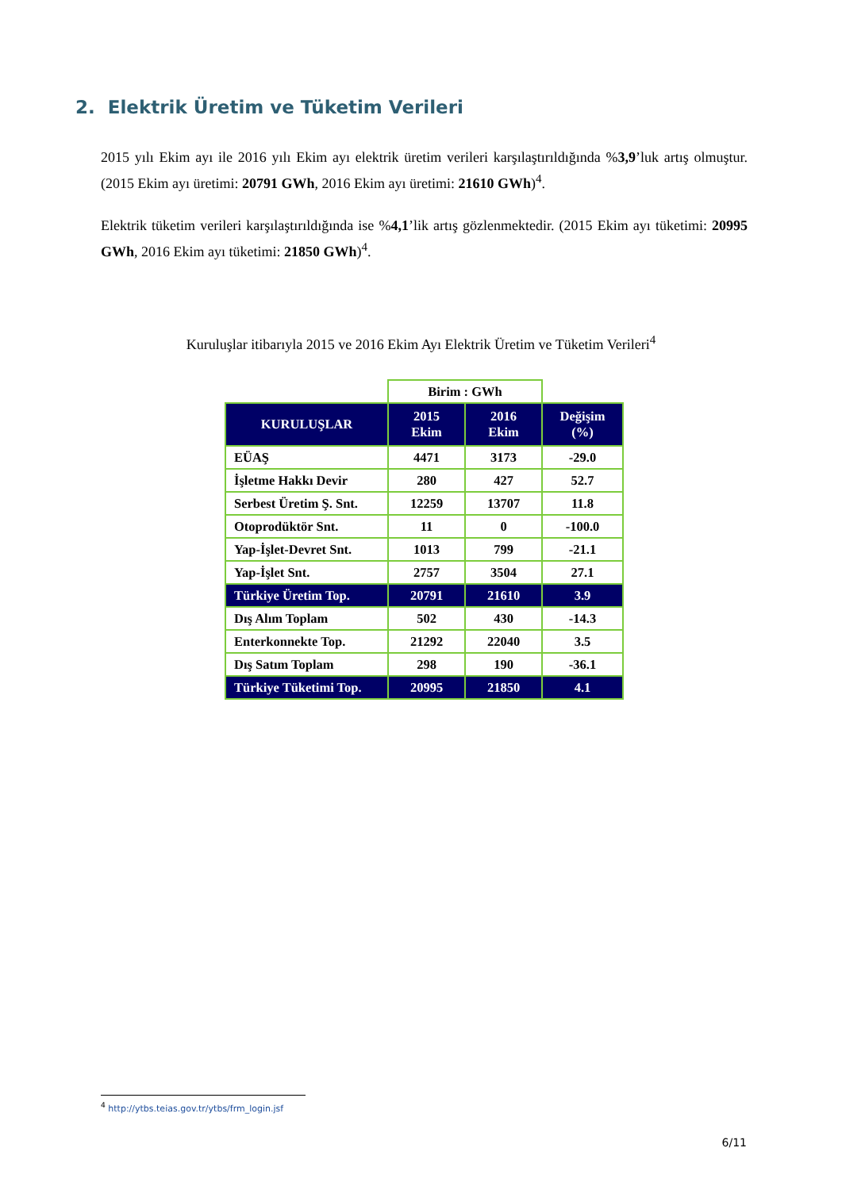2. Elektrik Üretim ve Tüketim Verileri
2015 yılı Ekim ayı ile 2016 yılı Ekim ayı elektrik üretim verileri karşılaştırıldığında %3,9’luk artış olmuştur. (2015 Ekim ayı üretimi: 20791 GWh, 2016 Ekim ayı üretimi: 21610 GWh)<sup>4</sup>.
Elektrik tüketim verileri karşılaştırıldığında ise %4,1’lik artış gözlenmektedir. (2015 Ekim ayı tüketimi: 20995 GWh, 2016 Ekim ayı tüketimi: 21850 GWh)<sup>4</sup>.
Kuruluşlar itibarıyla 2015 ve 2016 Ekim Ayı Elektrik Üretim ve Tüketim Verileri<sup>4</sup>
| | Birim : GWh | | |
| KURULUŞLAR | 2015 Ekim | 2016 Ekim | Değişim (%) |
| EÜAŞ | 4471 | 3173 | -29.0 |
| İşletme Hakkı Devir | 280 | 427 | 52.7 |
| Serbest Üretim Ş. Snt. | 12259 | 13707 | 11.8 |
| Otoprodüktör Snt. | 11 | 0 | -100.0 |
| Yap-İşlet-Devret Snt. | 1013 | 799 | -21.1 |
| Yap-İşlet Snt. | 2757 | 3504 | 27.1 |
| Türkiye Üretim Top. | 20791 | 21610 | 3.9 |
| Dış Alım Toplam | 502 | 430 | -14.3 |
| Enterkonnekte Top. | 21292 | 22040 | 3.5 |
| Dış Satım Toplam | 298 | 190 | -36.1 |
| Türkiye Tüketimi Top. | 20995 | 21850 | 4.1 |
<sup>4</sup> http://ytbs.teias.gov.tr/ytbs/frm_login.jsf
6/11